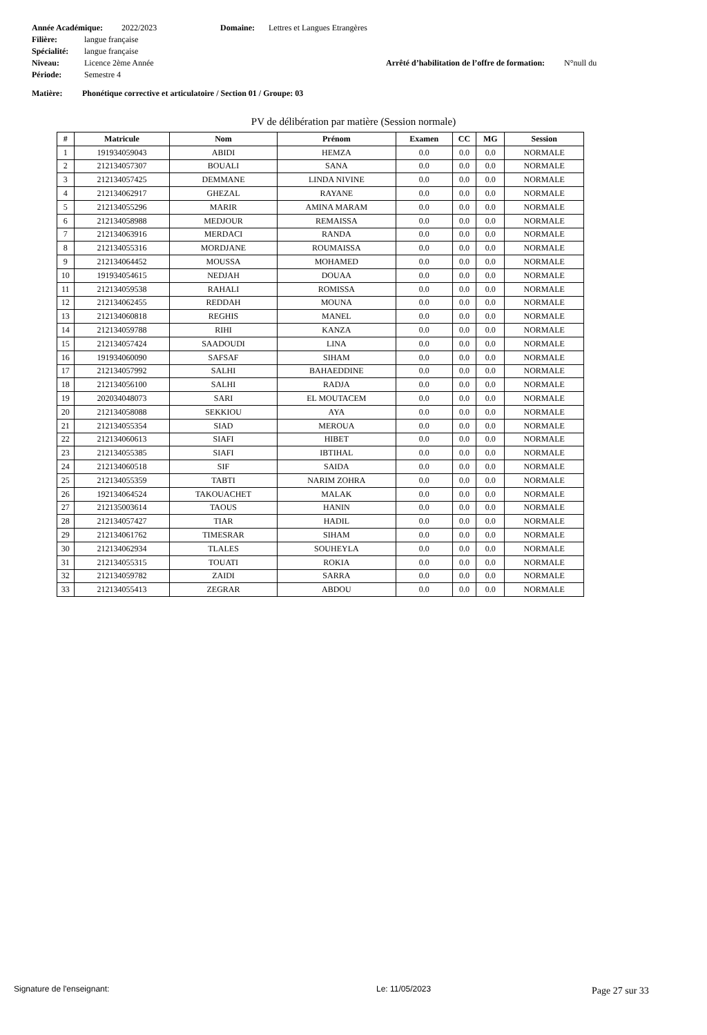Année Académique: 2022/2023 Domaine: Lettres et Langues Etrangères
Filière: langue française
Spécialité: langue française
Niveau: Licence 2ème Année Arrêté d’habilitation de l’offre de formation: N°null du
Période: Semestre 4
Matière: Phonétique corrective et articulatoire / Section 01 / Groupe: 03
PV de délibération par matière (Session normale)
| # | Matricule | Nom | Prénom | Examen | CC | MG | Session |
| --- | --- | --- | --- | --- | --- | --- | --- |
| 1 | 191934059043 | ABIDI | HEMZA | 0.0 | 0.0 | 0.0 | NORMALE |
| 2 | 212134057307 | BOUALI | SANA | 0.0 | 0.0 | 0.0 | NORMALE |
| 3 | 212134057425 | DEMMANE | LINDA NIVINE | 0.0 | 0.0 | 0.0 | NORMALE |
| 4 | 212134062917 | GHEZAL | RAYANE | 0.0 | 0.0 | 0.0 | NORMALE |
| 5 | 212134055296 | MARIR | AMINA MARAM | 0.0 | 0.0 | 0.0 | NORMALE |
| 6 | 212134058988 | MEDJOUR | REMAISSA | 0.0 | 0.0 | 0.0 | NORMALE |
| 7 | 212134063916 | MERDACI | RANDA | 0.0 | 0.0 | 0.0 | NORMALE |
| 8 | 212134055316 | MORDJANE | ROUMAISSA | 0.0 | 0.0 | 0.0 | NORMALE |
| 9 | 212134064452 | MOUSSA | MOHAMED | 0.0 | 0.0 | 0.0 | NORMALE |
| 10 | 191934054615 | NEDJAH | DOUAA | 0.0 | 0.0 | 0.0 | NORMALE |
| 11 | 212134059538 | RAHALI | ROMISSA | 0.0 | 0.0 | 0.0 | NORMALE |
| 12 | 212134062455 | REDDAH | MOUNA | 0.0 | 0.0 | 0.0 | NORMALE |
| 13 | 212134060818 | REGHIS | MANEL | 0.0 | 0.0 | 0.0 | NORMALE |
| 14 | 212134059788 | RIHI | KANZA | 0.0 | 0.0 | 0.0 | NORMALE |
| 15 | 212134057424 | SAADOUDI | LINA | 0.0 | 0.0 | 0.0 | NORMALE |
| 16 | 191934060090 | SAFSAF | SIHAM | 0.0 | 0.0 | 0.0 | NORMALE |
| 17 | 212134057992 | SALHI | BAHAEDDINE | 0.0 | 0.0 | 0.0 | NORMALE |
| 18 | 212134056100 | SALHI | RADJA | 0.0 | 0.0 | 0.0 | NORMALE |
| 19 | 202034048073 | SARI | EL MOUTACEM | 0.0 | 0.0 | 0.0 | NORMALE |
| 20 | 212134058088 | SEKKIOU | AYA | 0.0 | 0.0 | 0.0 | NORMALE |
| 21 | 212134055354 | SIAD | MEROUA | 0.0 | 0.0 | 0.0 | NORMALE |
| 22 | 212134060613 | SIAFI | HIBET | 0.0 | 0.0 | 0.0 | NORMALE |
| 23 | 212134055385 | SIAFI | IBTIHAL | 0.0 | 0.0 | 0.0 | NORMALE |
| 24 | 212134060518 | SIF | SAIDA | 0.0 | 0.0 | 0.0 | NORMALE |
| 25 | 212134055359 | TABTI | NARIM ZOHRA | 0.0 | 0.0 | 0.0 | NORMALE |
| 26 | 192134064524 | TAKOUACHET | MALAK | 0.0 | 0.0 | 0.0 | NORMALE |
| 27 | 212135003614 | TAOUS | HANIN | 0.0 | 0.0 | 0.0 | NORMALE |
| 28 | 212134057427 | TIAR | HADIL | 0.0 | 0.0 | 0.0 | NORMALE |
| 29 | 212134061762 | TIMESRAR | SIHAM | 0.0 | 0.0 | 0.0 | NORMALE |
| 30 | 212134062934 | TLALES | SOUHEYLA | 0.0 | 0.0 | 0.0 | NORMALE |
| 31 | 212134055315 | TOUATI | ROKIA | 0.0 | 0.0 | 0.0 | NORMALE |
| 32 | 212134059782 | ZAIDI | SARRA | 0.0 | 0.0 | 0.0 | NORMALE |
| 33 | 212134055413 | ZEGRAR | ABDOU | 0.0 | 0.0 | 0.0 | NORMALE |
Signature de l'enseignant: Le: 11/05/2023 Page 27 sur 33